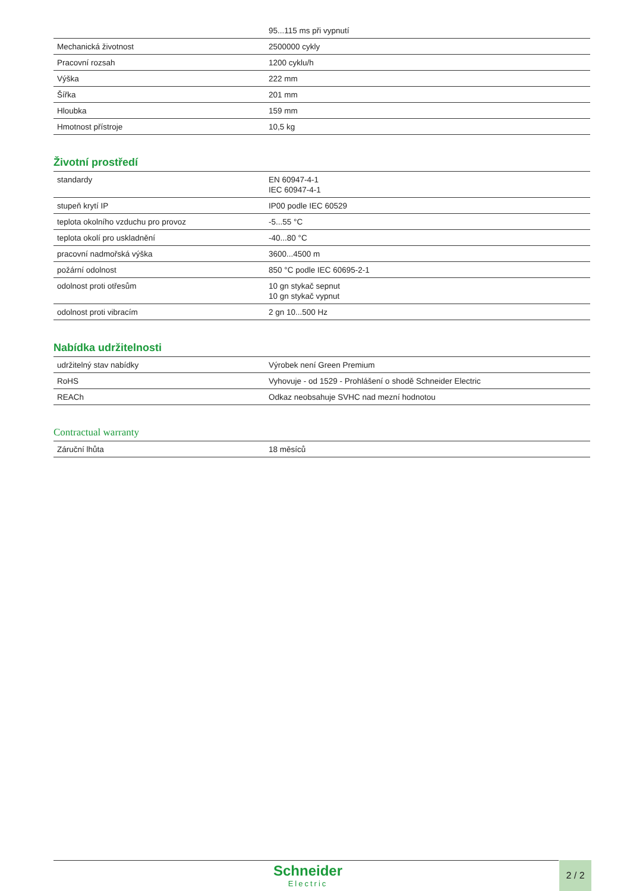| | 95...115 ms při vypnutí |
| Mechanická životnost | 2500000 cykly |
| Pracovní rozsah | 1200 cyklu/h |
| Výška | 222 mm |
| Šířka | 201 mm |
| Hloubka | 159 mm |
| Hmotnost přístroje | 10,5 kg |
Životní prostředí
| standardy | EN 60947-4-1 IEC 60947-4-1 |
| stupeň krytí IP | IP00 podle IEC 60529 |
| teplota okolního vzduchu pro provoz | -5...55 °C |
| teplota okolí pro uskladnění | -40...80 °C |
| pracovní nadmořská výška | 3600...4500 m |
| požární odolnost | 850 °C podle IEC 60695-2-1 |
| odolnost proti otřesům | 10 gn stykač sepnut 10 gn stykač vypnut |
| odolnost proti vibracím | 2 gn 10...500 Hz |
Nabídka udržitelnosti
| udržitelný stav nabídky | Výrobek není Green Premium |
| RoHS | Vyhovuje - od 1529 - Prohlášení o shodě Schneider Electric |
| REACh | Odkaz neobsahuje SVHC nad mezní hodnotou |
Contractual warranty
| Záruční lhůta | 18 měsíců |
Schneider
Electric
2 / 2